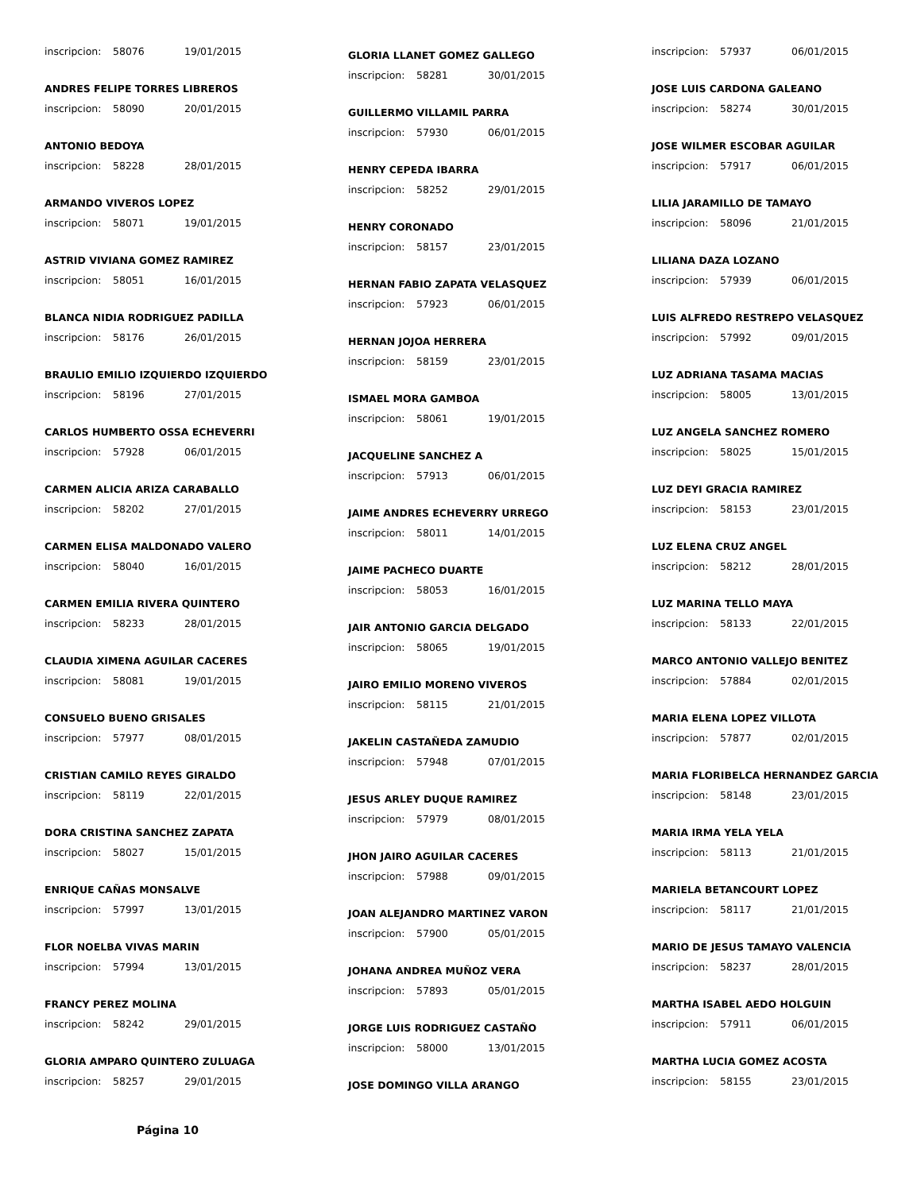inscripcion: 58076 19/01/2015
ANDRES FELIPE TORRES LIBREROS
inscripcion: 58090 20/01/2015
ANTONIO BEDOYA
inscripcion: 58228 28/01/2015
ARMANDO VIVEROS LOPEZ
inscripcion: 58071 19/01/2015
ASTRID VIVIANA GOMEZ RAMIREZ
inscripcion: 58051 16/01/2015
BLANCA NIDIA RODRIGUEZ PADILLA
inscripcion: 58176 26/01/2015
BRAULIO EMILIO IZQUIERDO IZQUIERDO
inscripcion: 58196 27/01/2015
CARLOS HUMBERTO OSSA ECHEVERRI
inscripcion: 57928 06/01/2015
CARMEN ALICIA ARIZA CARABALLO
inscripcion: 58202 27/01/2015
CARMEN ELISA MALDONADO VALERO
inscripcion: 58040 16/01/2015
CARMEN EMILIA RIVERA QUINTERO
inscripcion: 58233 28/01/2015
CLAUDIA XIMENA AGUILAR CACERES
inscripcion: 58081 19/01/2015
CONSUELO BUENO GRISALES
inscripcion: 57977 08/01/2015
CRISTIAN CAMILO REYES GIRALDO
inscripcion: 58119 22/01/2015
DORA CRISTINA SANCHEZ ZAPATA
inscripcion: 58027 15/01/2015
ENRIQUE CAÑAS MONSALVE
inscripcion: 57997 13/01/2015
FLOR NOELBA VIVAS MARIN
inscripcion: 57994 13/01/2015
FRANCY PEREZ MOLINA
inscripcion: 58242 29/01/2015
GLORIA AMPARO QUINTERO ZULUAGA
inscripcion: 58257 29/01/2015
Página 10
GLORIA LLANET GOMEZ GALLEGO
inscripcion: 58281 30/01/2015
GUILLERMO VILLAMIL PARRA
inscripcion: 57930 06/01/2015
HENRY CEPEDA IBARRA
inscripcion: 58252 29/01/2015
HENRY CORONADO
inscripcion: 58157 23/01/2015
HERNAN FABIO ZAPATA VELASQUEZ
inscripcion: 57923 06/01/2015
HERNAN JOJOA HERRERA
inscripcion: 58159 23/01/2015
ISMAEL MORA GAMBOA
inscripcion: 58061 19/01/2015
JACQUELINE SANCHEZ A
inscripcion: 57913 06/01/2015
JAIME ANDRES ECHEVERRY URREGO
inscripcion: 58011 14/01/2015
JAIME PACHECO DUARTE
inscripcion: 58053 16/01/2015
JAIR ANTONIO GARCIA DELGADO
inscripcion: 58065 19/01/2015
JAIRO EMILIO MORENO VIVEROS
inscripcion: 58115 21/01/2015
JAKELIN CASTAÑEDA ZAMUDIO
inscripcion: 57948 07/01/2015
JESUS ARLEY DUQUE RAMIREZ
inscripcion: 57979 08/01/2015
JHON JAIRO AGUILAR CACERES
inscripcion: 57988 09/01/2015
JOAN ALEJANDRO MARTINEZ VARON
inscripcion: 57900 05/01/2015
JOHANA ANDREA MUÑOZ VERA
inscripcion: 57893 05/01/2015
JORGE LUIS RODRIGUEZ CASTAÑO
inscripcion: 58000 13/01/2015
JOSE DOMINGO VILLA ARANGO
inscripcion: 57937 06/01/2015
JOSE LUIS CARDONA GALEANO
inscripcion: 58274 30/01/2015
JOSE WILMER ESCOBAR AGUILAR
inscripcion: 57917 06/01/2015
LILIA JARAMILLO DE TAMAYO
inscripcion: 58096 21/01/2015
LILIANA DAZA LOZANO
inscripcion: 57939 06/01/2015
LUIS ALFREDO RESTREPO VELASQUEZ
inscripcion: 57992 09/01/2015
LUZ ADRIANA TASAMA MACIAS
inscripcion: 58005 13/01/2015
LUZ ANGELA SANCHEZ ROMERO
inscripcion: 58025 15/01/2015
LUZ DEYI GRACIA RAMIREZ
inscripcion: 58153 23/01/2015
LUZ ELENA CRUZ ANGEL
inscripcion: 58212 28/01/2015
LUZ MARINA TELLO MAYA
inscripcion: 58133 22/01/2015
MARCO ANTONIO VALLEJO BENITEZ
inscripcion: 57884 02/01/2015
MARIA ELENA LOPEZ VILLOTA
inscripcion: 57877 02/01/2015
MARIA FLORIBELCA HERNANDEZ GARCIA
inscripcion: 58148 23/01/2015
MARIA IRMA YELA YELA
inscripcion: 58113 21/01/2015
MARIELA BETANCOURT LOPEZ
inscripcion: 58117 21/01/2015
MARIO DE JESUS TAMAYO VALENCIA
inscripcion: 58237 28/01/2015
MARTHA ISABEL AEDO HOLGUIN
inscripcion: 57911 06/01/2015
MARTHA LUCIA GOMEZ ACOSTA
inscripcion: 58155 23/01/2015